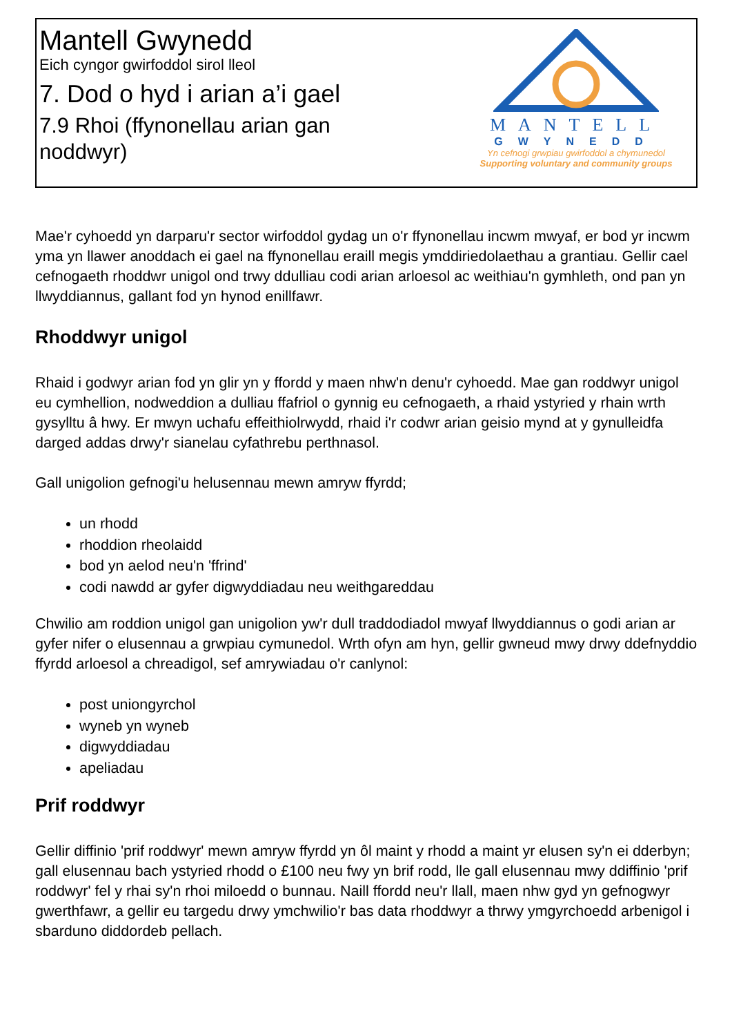Mantell Gwynedd
Eich cyngor gwirfoddol sirol lleol
7. Dod o hyd i arian a’i gael
7.9 Rhoi (ffynonellau arian gan
noddwyr)
MANTELL
GWYNEDD
Yn cefnogi grwpiau gwirfoddol a chymunedol
Supporting voluntary and community groups
Mae'r cyhoedd yn darparu'r sector wirfoddol gydag un o'r ffynonellau incwm mwyaf, er bod yr incwm yma yn llawer anoddach ei gael na ffynonellau eraill megis ymddiriedolaethau a grantiau. Gellir cael cefnogaeth rhoddwr unigol ond trwy ddulliau codi arian arloesol ac weithiau'n gymhleth, ond pan yn llwyddiannus, gallant fod yn hynod enillfawr.
Rhoddwyr unigol
Rhaid i godwyr arian fod yn glir yn y ffordd y maen nhw'n denu'r cyhoedd. Mae gan roddwyr unigol eu cymhellion, nodweddion a dulliau ffafriol o gynnig eu cefnogaeth, a rhaid ystyried y rhain wrth gysylltu â hwy. Er mwyn uchafu effeithiolrwydd, rhaid i'r codwr arian geisio mynd at y gynulleidfa darged addas drwy'r sianelau cyfathrebu perthnasol.
Gall unigolion gefnogi'u helusennau mewn amryw ffyrdd;
un rhodd
rhoddion rheolaidd
bod yn aelod neu'n 'ffrind'
codi nawdd ar gyfer digwyddiadau neu weithgareddau
Chwilio am roddion unigol gan unigolion yw'r dull traddodiadol mwyaf llwyddiannus o godi arian ar gyfer nifer o elusennau a grwpiau cymunedol. Wrth ofyn am hyn, gellir gwneud mwy drwy ddefnyddio ffyrdd arloesol a chreadigol, sef amrywiadau o'r canlynol:
post uniongyrchol
wyneb yn wyneb
digwyddiadau
apeliadau
Prif roddwyr
Gellir diffinio 'prif roddwyr' mewn amryw ffyrdd yn ôl maint y rhodd a maint yr elusen sy'n ei dderbyn; gall elusennau bach ystyried rhodd o £100 neu fwy yn brif rodd, lle gall elusennau mwy ddiffinio 'prif roddwyr' fel y rhai sy'n rhoi miloedd o bunnau. Naill ffordd neu'r llall, maen nhw gyd yn gefnogwyr gwerthfawr, a gellir eu targedu drwy ymchwilio'r bas data rhoddwyr a thrwy ymgyrchoedd arbenigol i sbarduno diddordeb pellach.